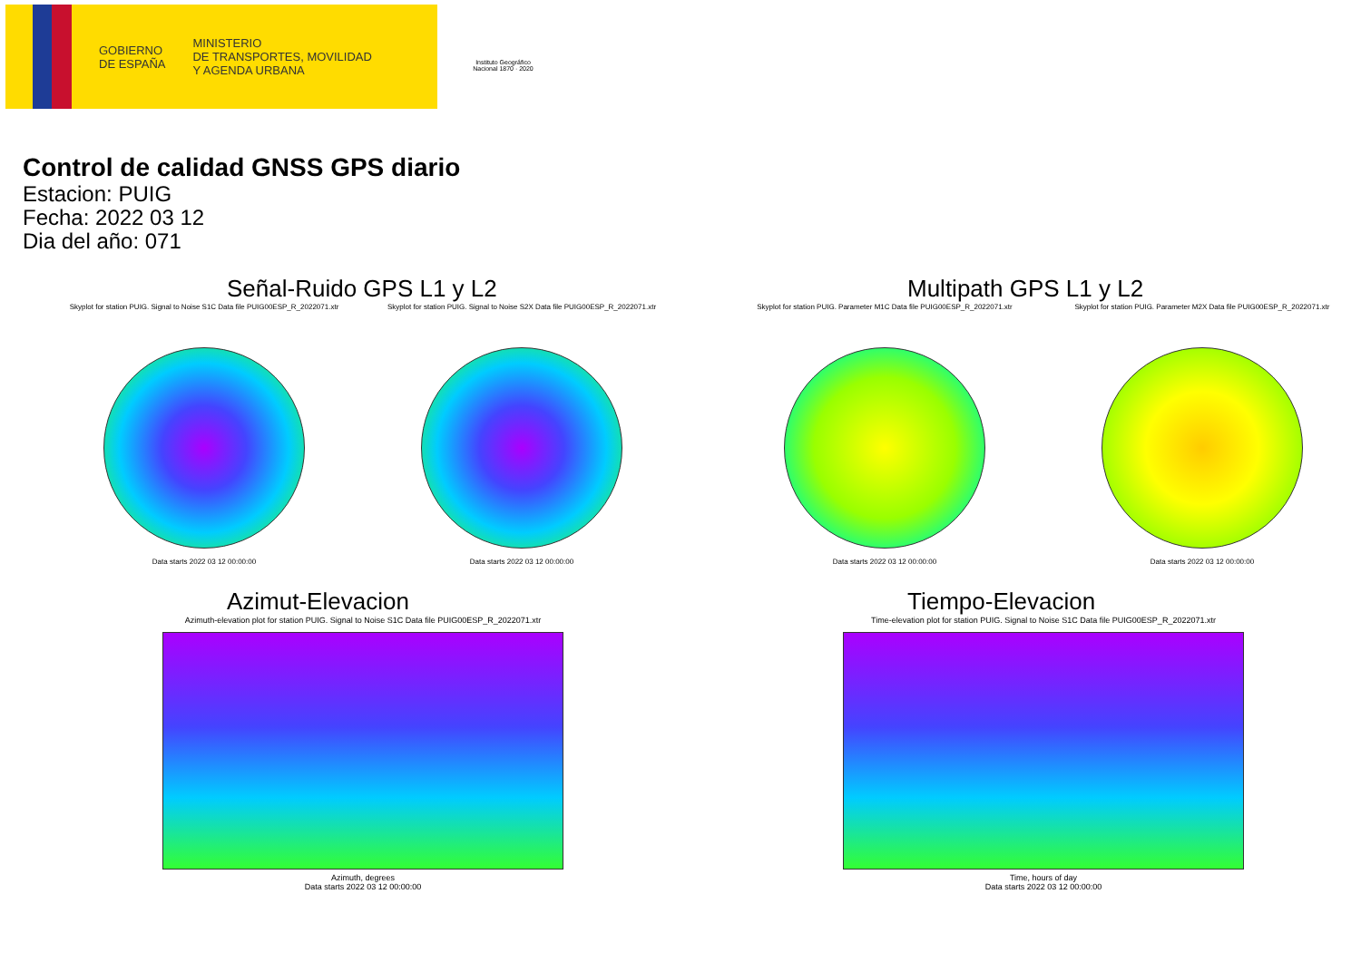GOBIERNO
DE ESPAÑA
MINISTERIO
DE TRANSPORTES, MOVILIDAD
Y AGENDA URBANA
Instituto Geográfico Nacional 1870 · 2020
Control de calidad GNSS GPS diario
Estacion: PUIG
Fecha: 2022 03 12
Dia del año: 071
Señal-Ruido GPS L1 y L2
Skyplot for station PUIG. Signal to Noise S1C Data file PUIG00ESP_R_2022071.xtr
Data starts 2022 03 12 00:00:00
Skyplot for station PUIG. Signal to Noise S2X Data file PUIG00ESP_R_2022071.xtr
Data starts 2022 03 12 00:00:00
Multipath GPS L1 y L2
Skyplot for station PUIG. Parameter M1C Data file PUIG00ESP_R_2022071.xtr
Data starts 2022 03 12 00:00:00
Skyplot for station PUIG. Parameter M2X Data file PUIG00ESP_R_2022071.xtr
Data starts 2022 03 12 00:00:00
Azimut-Elevacion
Azimuth-elevation plot for station PUIG. Signal to Noise S1C Data file PUIG00ESP_R_2022071.xtr
Azimuth, degrees
Data starts 2022 03 12 00:00:00
Tiempo-Elevacion
Time-elevation plot for station PUIG. Signal to Noise S1C Data file PUIG00ESP_R_2022071.xtr
Time, hours of day
Data starts 2022 03 12 00:00:00